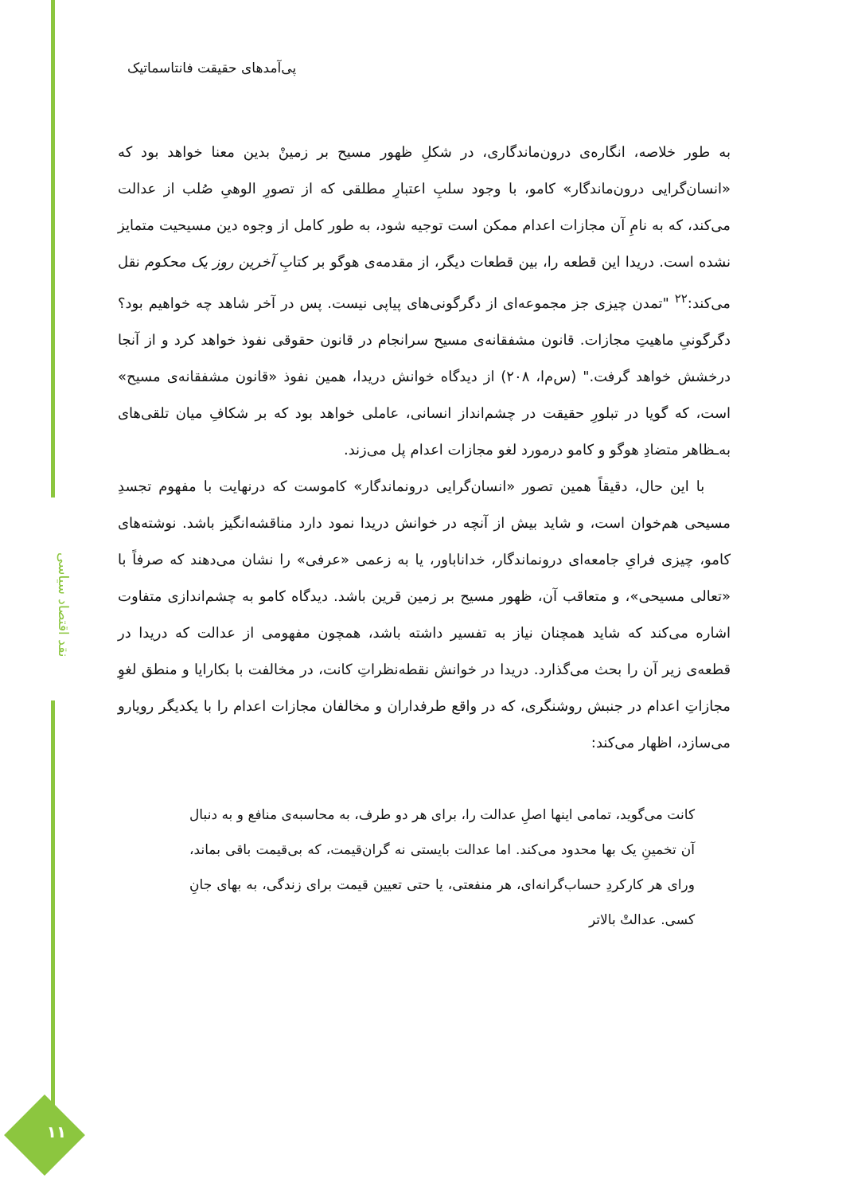پی‌آمدهای حقیقت فانتاسماتیک
به طور خلاصه، انگاره‌ی درون‌ماندگاری، در شکلِ ظهور مسیح بر زمینْ بدین معنا خواهد بود که «انسان‌گرایی درون‌ماندگار» کامو، با وجود سلبِ اعتبارِ مطلقی که از تصورِ الوهیِ صُلب از عدالت می‌کند، که به نامِ آن مجازات اعدام ممکن است توجیه شود، به طور کامل از وجوه دین مسیحیت متمایز نشده است. دریدا این قطعه را، بین قطعات دیگر، از مقدمه‌ی هوگو بر کتابِ آخرین روز یک محکوم نقل می‌کند:<sup>۲۲</sup> "تمدن چیزی جز مجموعه‌ای از دگرگونی‌های پیاپی نیست. پس در آخر شاهد چه خواهیم بود؟ دگرگونیِ ماهیتِ مجازات. قانون مشفقانه‌ی مسیح سرانجام در قانون حقوقی نفوذ خواهد کرد و از آنجا درخشش خواهد گرفت." (س‌م‌ا، ۲۰۸) از دیدگاه خوانش دریدا، همین نفوذ «قانون مشفقانه‌ی مسیح» است، که گویا در تبلورِ حقیقت در چشم‌انداز انسانی، عاملی خواهد بود که بر شکافِ میان تلقی‌های به‌ـظاهر متضادِ هوگو و کامو درمورد لغو مجازات اعدام پل می‌زند.
با این حال، دقیقاً همین تصور «انسان‌گرایی درونماندگار» کاموست که درنهایت با مفهوم تجسدِ مسیحی هم‌خوان است، و شاید بیش از آنچه در خوانش دریدا نمود دارد مناقشه‌انگیز باشد. نوشته‌های کامو، چیزی فرایِ جامعه‌ای درونماندگار، خداناباور، یا به زعمی «عرفی» را نشان می‌دهند که صرفاً با «تعالی مسیحی»، و متعاقب آن، ظهور مسیح بر زمین قرین باشد. دیدگاه کامو به چشم‌اندازی متفاوت اشاره می‌کند که شاید همچنان نیاز به تفسیر داشته باشد، همچون مفهومی از عدالت که دریدا در قطعه‌ی زیر آن را بحث می‌گذارد. دریدا در خوانش نقطه‌نظراتِ کانت، در مخالفت با بکارایا و منطق لغوِ مجازاتِ اعدام در جنبش روشنگری، که در واقع طرفداران و مخالفان مجازات اعدام را با یکدیگر رویارو می‌سازد، اظهار می‌کند:
کانت می‌گوید، تمامی اینها اصلِ عدالت را، برای هر دو طرف، به محاسبه‌ی منافع و به دنبال آن تخمینِ یک بها محدود می‌کند. اما عدالت بایستی نه گران‌قیمت، که بی‌قیمت باقی بماند، ورای هر کارکردِ حساب‌گرانه‌ای، هر منفعتی، یا حتی تعیین قیمت برای زندگی، به بهای جانِ کسی. عدالتْ بالاتر
نقد اقتصاد سیاسی
۱۱